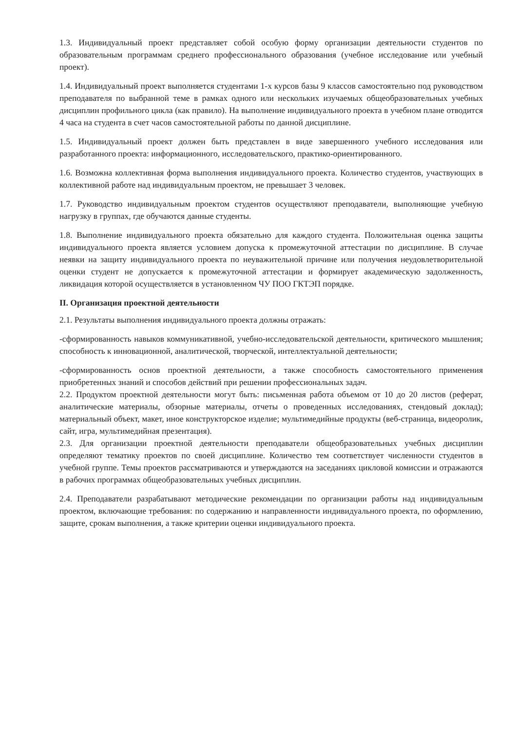1.3. Индивидуальный проект представляет собой особую форму организации деятельности студентов по образовательным программам среднего профессионального образования (учебное исследование или учебный проект).
1.4. Индивидуальный проект выполняется студентами 1-х курсов базы 9 классов самостоятельно под руководством преподавателя по выбранной теме в рамках одного или нескольких изучаемых общеобразовательных учебных дисциплин профильного цикла (как правило). На выполнение индивидуального проекта в учебном плане отводится 4 часа на студента в счет часов самостоятельной работы по данной дисциплине.
1.5. Индивидуальный проект должен быть представлен в виде завершенного учебного исследования или разработанного проекта: информационного, исследовательского, практико-ориентированного.
1.6. Возможна коллективная форма выполнения индивидуального проекта. Количество студентов, участвующих в коллективной работе над индивидуальным проектом, не превышает 3 человек.
1.7. Руководство индивидуальным проектом студентов осуществляют преподаватели, выполняющие учебную нагрузку в группах, где обучаются данные студенты.
1.8. Выполнение индивидуального проекта обязательно для каждого студента. Положительная оценка защиты индивидуального проекта является условием допуска к промежуточной аттестации по дисциплине. В случае неявки на защиту индивидуального проекта по неуважительной причине или получения неудовлетворительной оценки студент не допускается к промежуточной аттестации и формирует академическую задолженность, ликвидация которой осуществляется в установленном ЧУ ПОО ГКТЭП порядке.
II. Организация проектной деятельности
2.1. Результаты выполнения индивидуального проекта должны отражать:
-сформированность навыков коммуникативной, учебно-исследовательской деятельности, критического мышления; способность к инновационной, аналитической, творческой, интеллектуальной деятельности;
-сформированность основ проектной деятельности, а также способность самостоятельного применения приобретенных знаний и способов действий при решении профессиональных задач.
2.2. Продуктом проектной деятельности могут быть: письменная работа объемом от 10 до 20 листов (реферат, аналитические материалы, обзорные материалы, отчеты о проведенных исследованиях, стендовый доклад); материальный объект, макет, иное конструкторское изделие; мультимедийные продукты (веб-страница, видеоролик, сайт, игра, мультимедийная презентация).
2.3. Для организации проектной деятельности преподаватели общеобразовательных учебных дисциплин определяют тематику проектов по своей дисциплине. Количество тем соответствует численности студентов в учебной группе. Темы проектов рассматриваются и утверждаются на заседаниях цикловой комиссии и отражаются в рабочих программах общеобразовательных учебных дисциплин.
2.4. Преподаватели разрабатывают методические рекомендации по организации работы над индивидуальным проектом, включающие требования: по содержанию и направленности индивидуального проекта, по оформлению, защите, срокам выполнения, а также критерии оценки индивидуального проекта.